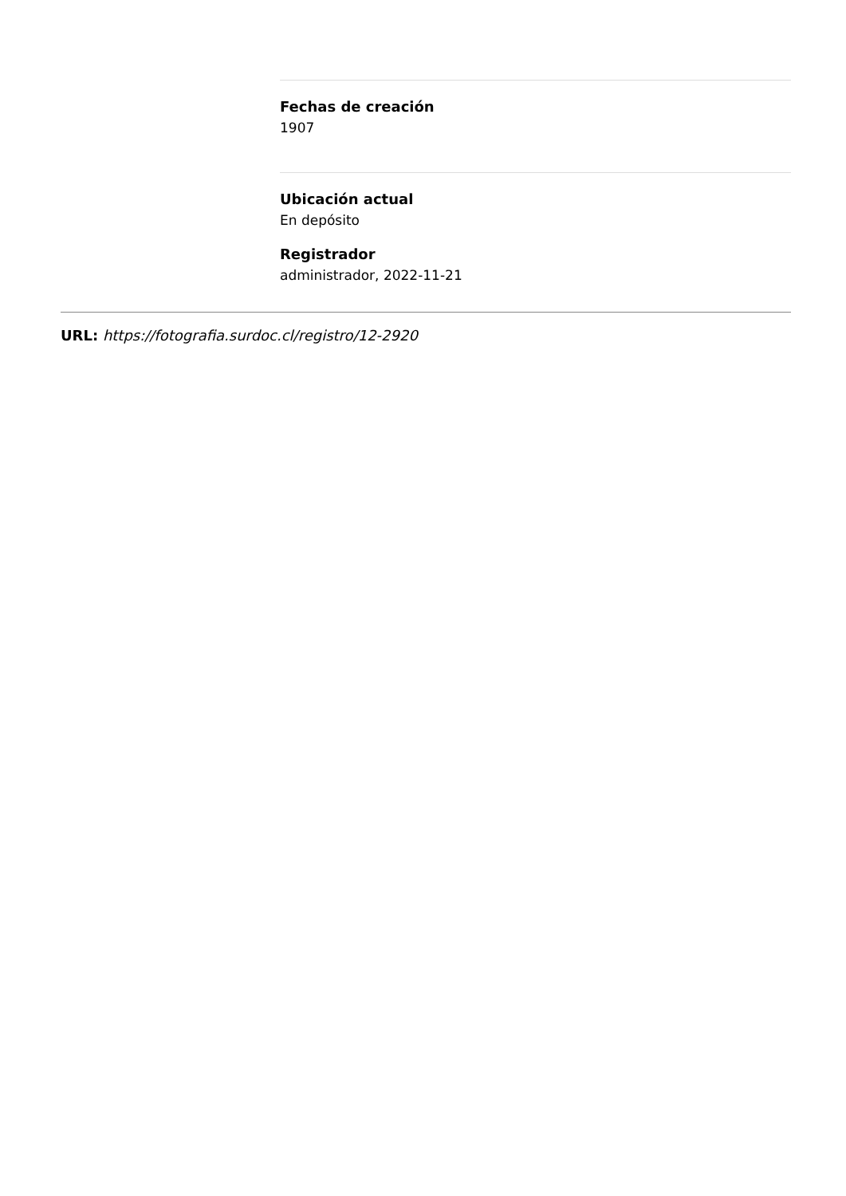Fechas de creación
1907
Ubicación actual
En depósito
Registrador
administrador, 2022-11-21
URL: https://fotografia.surdoc.cl/registro/12-2920